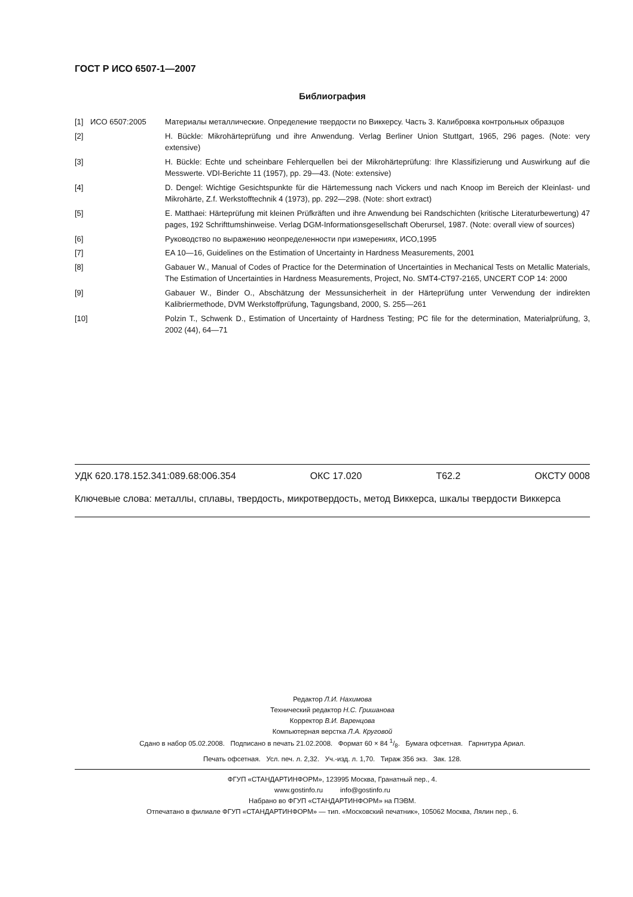ГОСТ Р ИСО 6507-1—2007
Библиография
| [1] | ИСО 6507:2005 | Материалы металлические. Определение твердости по Виккерсу. Часть 3. Калибровка контрольных образцов |
| [2] | | H. Bückle: Mikrohärteprüfung und ihre Anwendung. Verlag Berliner Union Stuttgart, 1965, 296 pages. (Note: very extensive) |
| [3] | | H. Bückle: Echte und scheinbare Fehlerquellen bei der Mikrohärteprüfung: Ihre Klassifizierung und Auswirkung auf die Messwerte. VDI-Berichte 11 (1957), pp. 29—43. (Note: extensive) |
| [4] | | D. Dengel: Wichtige Gesichtspunkte für die Härtemessung nach Vickers und nach Knoop im Bereich der Kleinlast- und Mikrohärte, Z.f. Werkstofftechnik 4 (1973), pp. 292—298. (Note: short extract) |
| [5] | | E. Matthaei: Härteprüfung mit kleinen Prüfkräften und ihre Anwendung bei Randschichten (kritische Literaturbewertung) 47 pages, 192 Schrifttumshinweise. Verlag DGM-Informationsgesellschaft Oberursel, 1987. (Note: overall view of sources) |
| [6] | | Руководство по выражению неопределенности при измерениях, ИСО,1995 |
| [7] | | EA 10—16, Guidelines on the Estimation of Uncertainty in Hardness Measurements, 2001 |
| [8] | | Gabauer W., Manual of Codes of Practice for the Determination of Uncertainties in Mechanical Tests on Metallic Materials, The Estimation of Uncertainties in Hardness Measurements, Project, No. SMT4-CT97-2165, UNCERT COP 14: 2000 |
| [9] | | Gabauer W., Binder O., Abschätzung der Messunsicherheit in der Härteprüfung unter Verwendung der indirekten Kalibriermethode, DVM Werkstoffprüfung, Tagungsband, 2000, S. 255—261 |
| [10] | | Polzin T., Schwenk D., Estimation of Uncertainty of Hardness Testing; PC file for the determination, Materialprüfung, 3, 2002 (44), 64—71 |
УДК 620.178.152.341:089.68:006.354 ОКС 17.020 Т62.2 ОКСТУ 0008
Ключевые слова: металлы, сплавы, твердость, микротвердость, метод Виккерса, шкалы твердости Виккерса
Редактор Л.И. Нахимова
Технический редактор Н.С. Гришанова
Корректор В.И. Варенцова
Компьютерная верстка Л.А. Круговой
Сдано в набор 05.02.2008. Подписано в печать 21.02.2008. Формат 60 × 84 1/8. Бумага офсетная. Гарнитура Ариал.
Печать офсетная. Усл. печ. л. 2,32. Уч.-изд. л. 1,70. Тираж 356 экз. Зак. 128.
ФГУП «СТАНДАРТИНФОРМ», 123995 Москва, Гранатный пер., 4.
www.gostinfo.ru info@gostinfo.ru
Набрано во ФГУП «СТАНДАРТИНФОРМ» на ПЭВМ.
Отпечатано в филиале ФГУП «СТАНДАРТИНФОРМ» — тип. «Московский печатник», 105062 Москва, Лялин пер., 6.